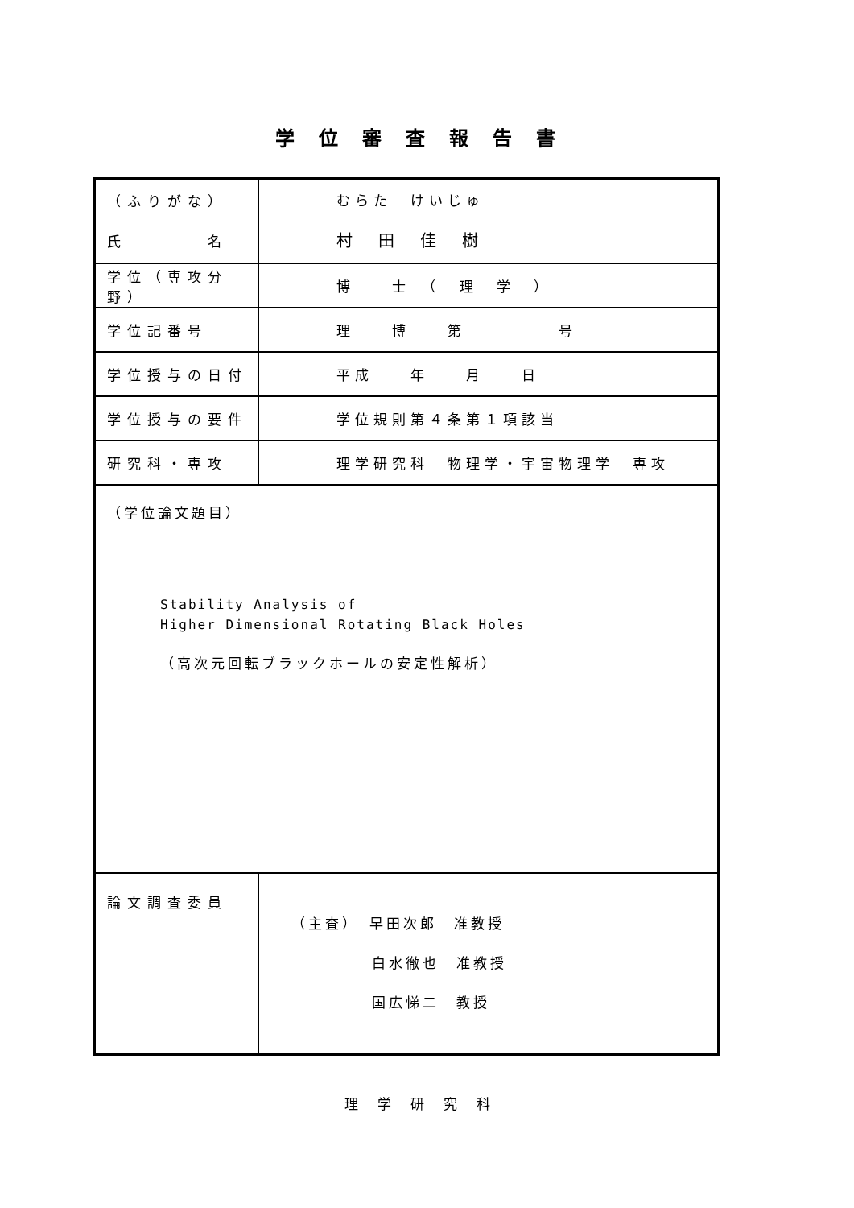学位審査報告書
| （ふりがな） 氏 名 | むらた けいじゅ 村 田 佳 樹 |
| 学位（専攻分野） | 博 士 （ 理 学 ） |
| 学位記番号 | 理 博 第 号 |
| 学位授与の日付 | 平成 年 月 日 |
| 学位授与の要件 | 学位規則第４条第１項該当 |
| 研究科・専攻 | 理学研究科 物理学・宇宙物理学 専攻 |
| （学位論文題目） Stability Analysis of Higher Dimensional Rotating Black Holes （高次元回転ブラックホールの安定性解析） | |
| 論文調査委員 | （主査） 早田次郎 准教授 白水徹也 准教授 国広悌二 教授 |
理学研究科